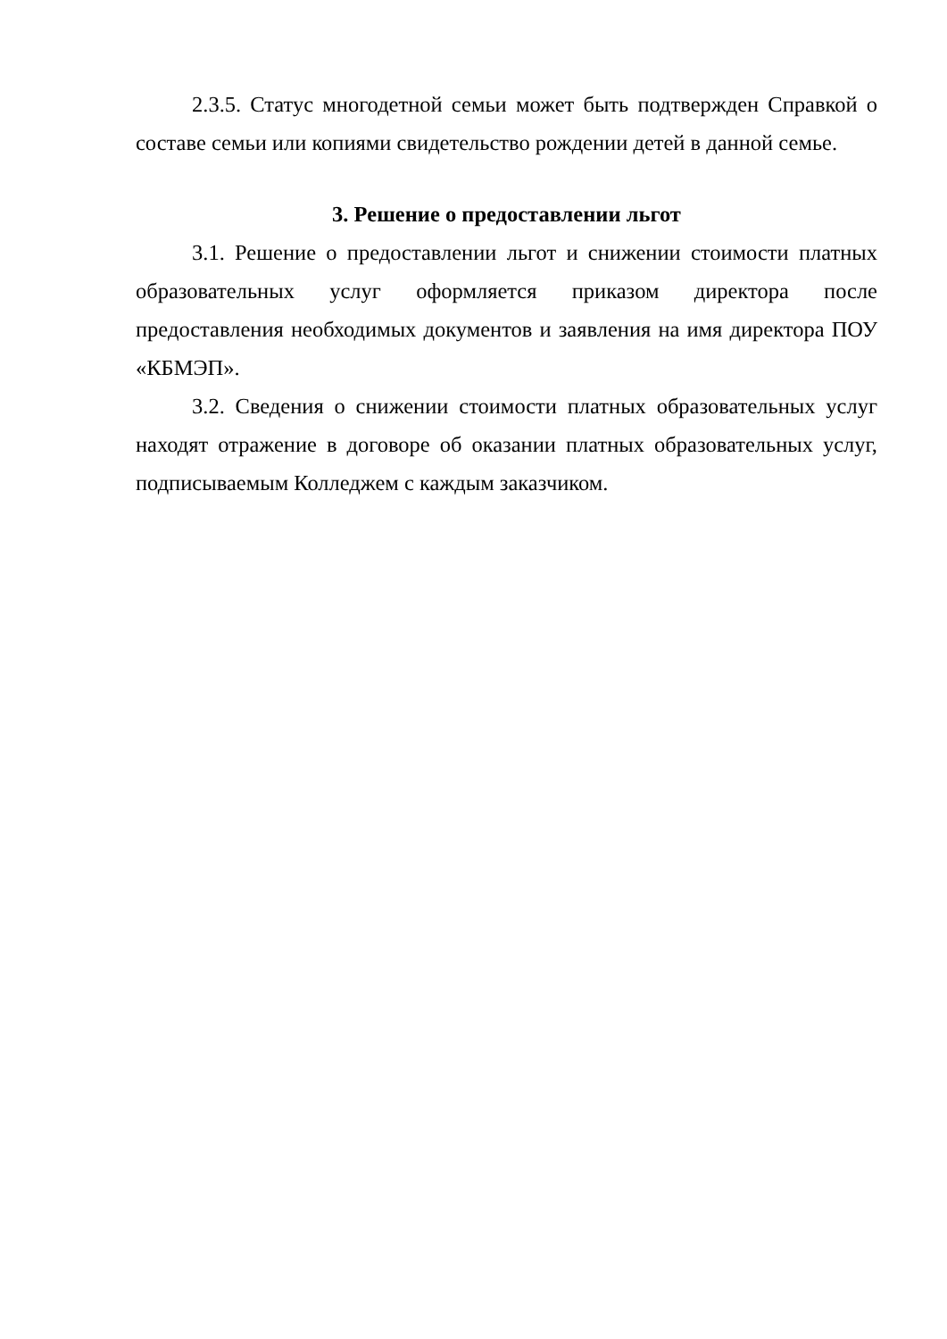2.3.5. Статус многодетной семьи может быть подтвержден Справкой о составе семьи или копиями свидетельство рождении детей в данной семье.
3. Решение о предоставлении льгот
3.1. Решение о предоставлении льгот и снижении стоимости платных образовательных услуг оформляется приказом директора после предоставления необходимых документов и заявления на имя директора ПОУ «КБМЭП».
3.2. Сведения о снижении стоимости платных образовательных услуг находят отражение в договоре об оказании платных образовательных услуг, подписываемым Колледжем с каждым заказчиком.